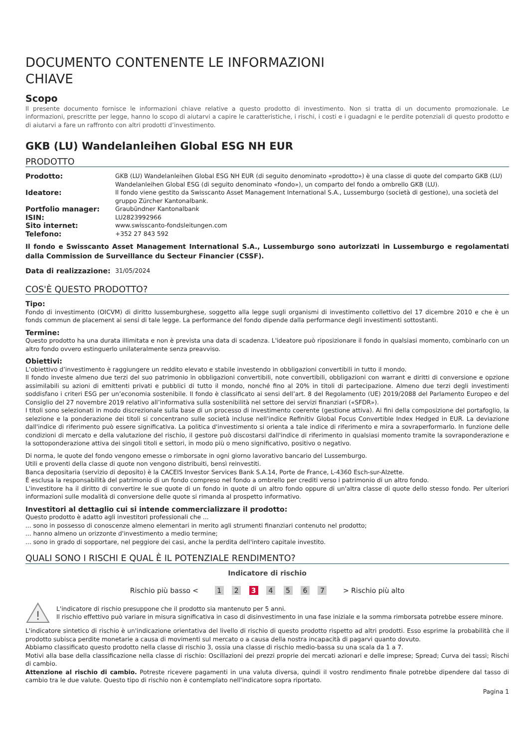DOCUMENTO CONTENENTE LE INFORMAZIONI
CHIAVE
Scopo
Il presente documento fornisce le informazioni chiave relative a questo prodotto di investimento. Non si tratta di un documento promozionale. Le informazioni, prescritte per legge, hanno lo scopo di aiutarvi a capire le caratteristiche, i rischi, i costi e i guadagni e le perdite potenziali di questo prodotto e di aiutarvi a fare un raffronto con altri prodotti d’investimento.
GKB (LU) Wandelanleihen Global ESG NH EUR
PRODOTTO
| Prodotto: | GKB (LU) Wandelanleihen Global ESG NH EUR (di seguito denominato «prodotto») è una classe di quote del comparto GKB (LU) Wandelanleihen Global ESG (di seguito denominato «fondo»), un comparto del fondo a ombrello GKB (LU). |
| Ideatore: | Il fondo viene gestito da Swisscanto Asset Management International S.A., Lussemburgo (società di gestione), una società del gruppo Zürcher Kantonalbank. |
| Portfolio manager: | Graubündner Kantonalbank |
| ISIN: | LU2823992966 |
| Sito internet: | www.swisscanto-fondsleitungen.com |
| Telefono: | +352 27 843 592 |
Il fondo e Swisscanto Asset Management International S.A., Lussemburgo sono autorizzati in Lussemburgo e regolamentati dalla Commission de Surveillance du Secteur Financier (CSSF).
| Data di realizzazione: | 31/05/2024 |
COS'È QUESTO PRODOTTO?
Tipo:
Fondo di investimento (OICVM) di diritto lussemburghese, soggetto alla legge sugli organismi di investimento collettivo del 17 dicembre 2010 e che è un fonds commun de placement ai sensi di tale legge. La performance del fondo dipende dalla performance degli investimenti sottostanti.
Termine:
Questo prodotto ha una durata illimitata e non è prevista una data di scadenza. L'ideatore può riposizionare il fondo in qualsiasi momento, combinarlo con un altro fondo ovvero estinguerlo unilateralmente senza preavviso.
Obiettivi:
L’obiettivo d’investimento è raggiungere un reddito elevato e stabile investendo in obbligazioni convertibili in tutto il mondo.
Il fondo investe almeno due terzi del suo patrimonio in obbligazioni convertibili, note convertibili, obbligazioni con warrant e diritti di conversione e opzione assimilabili su azioni di emittenti privati e pubblici di tutto il mondo, nonché fino al 20% in titoli di partecipazione. Almeno due terzi degli investimenti soddisfano i criteri ESG per un’economia sostenibile. Il fondo è classificato ai sensi dell’art. 8 del Regolamento (UE) 2019/2088 del Parlamento Europeo e del Consiglio del 27 novembre 2019 relativo all’informativa sulla sostenibilità nel settore dei servizi finanziari («SFDR»).
I titoli sono selezionati in modo discrezionale sulla base di un processo di investimento coerente (gestione attiva). Ai fini della composizione del portafoglio, la selezione e la ponderazione dei titoli si concentrano sulle società incluse nell'indice Refinitiv Global Focus Convertible Index Hedged in EUR. La deviazione dall'indice di riferimento può essere significativa. La politica d'investimento si orienta a tale indice di riferimento e mira a sovraperformarlo. In funzione delle condizioni di mercato e della valutazione del rischio, il gestore può discostarsi dall'indice di riferimento in qualsiasi momento tramite la sovraponderazione e la sottoponderazione attiva dei singoli titoli e settori, in modo più o meno significativo, positivo o negativo.
Di norma, le quote del fondo vengono emesse o rimborsate in ogni giorno lavorativo bancario del Lussemburgo.
Utili e proventi della classe di quote non vengono distribuiti, bensì reinvestiti.
Banca depositaria (servizio di deposito) è la CACEIS Investor Services Bank S.A.14, Porte de France, L-4360 Esch-sur-Alzette.
È esclusa la responsabilità del patrimonio di un fondo compreso nel fondo a ombrello per crediti verso i patrimonio di un altro fondo.
L'investitore ha il diritto di convertire le sue quote di un fondo in quote di un altro fondo oppure di un'altra classe di quote dello stesso fondo. Per ulteriori informazioni sulle modalità di conversione delle quote si rimanda al prospetto informativo.
Investitori al dettaglio cui si intende commercializzare il prodotto:
Questo prodotto è adatto agli investitori professionali che ...
... sono in possesso di conoscenze almeno elementari in merito agli strumenti finanziari contenuto nel prodotto;
... hanno almeno un orizzonte d'investimento a medio termine;
... sono in grado di sopportare, nel peggiore dei casi, anche la perdita dell'intero capitale investito.
QUALI SONO I RISCHI E QUAL È IL POTENZIALE RENDIMENTO?
Indicatore di rischio
Rischio più basso < 1 2 3 4 5 6 7 > Rischio più alto
!
L'indicatore di rischio presuppone che il prodotto sia mantenuto per 5 anni.
Il rischio effettivo può variare in misura significativa in caso di disinvestimento in una fase iniziale e la somma rimborsata potrebbe essere minore.
L'indicatore sintetico di rischio è un'indicazione orientativa del livello di rischio di questo prodotto rispetto ad altri prodotti. Esso esprime la probabilità che il prodotto subisca perdite monetarie a causa di movimenti sul mercato o a causa della nostra incapacità di pagarvi quanto dovuto.
Abbiamo classificato questo prodotto nella classe di rischio 3, ossia una classe di rischio medio-bassa su una scala da 1 a 7.
Motivi alla base della classificazione nella classe di rischio: Oscillazioni dei prezzi proprie dei mercati azionari e delle imprese; Spread; Curva dei tassi; Rischi di cambio.
Attenzione al rischio di cambio. Potreste ricevere pagamenti in una valuta diversa, quindi il vostro rendimento finale potrebbe dipendere dal tasso di cambio tra le due valute. Questo tipo di rischio non è contemplato nell'indicatore sopra riportato.
Pagina 1